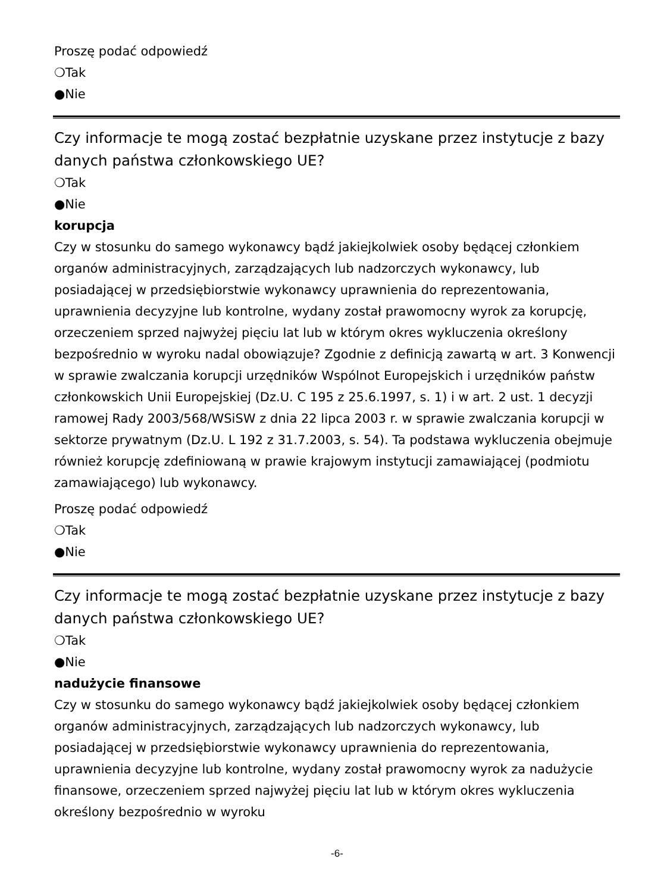Proszę podać odpowiedź
❍Tak
●Nie
Czy informacje te mogą zostać bezpłatnie uzyskane przez instytucje z bazy danych państwa członkowskiego UE?
❍Tak
●Nie
korupcja
Czy w stosunku do samego wykonawcy bądź jakiejkolwiek osoby będącej członkiem organów administracyjnych, zarządzających lub nadzorczych wykonawcy, lub posiadającej w przedsiębiorstwie wykonawcy uprawnienia do reprezentowania, uprawnienia decyzyjne lub kontrolne, wydany został prawomocny wyrok za korupcję, orzeczeniem sprzed najwyżej pięciu lat lub w którym okres wykluczenia określony bezpośrednio w wyroku nadal obowiązuje? Zgodnie z definicją zawartą w art. 3 Konwencji w sprawie zwalczania korupcji urzędników Wspólnot Europejskich i urzędników państw członkowskich Unii Europejskiej (Dz.U. C 195 z 25.6.1997, s. 1) i w art. 2 ust. 1 decyzji ramowej Rady 2003/568/WSiSW z dnia 22 lipca 2003 r. w sprawie zwalczania korupcji w sektorze prywatnym (Dz.U. L 192 z 31.7.2003, s. 54). Ta podstawa wykluczenia obejmuje również korupcję zdefiniowaną w prawie krajowym instytucji zamawiającej (podmiotu zamawiającego) lub wykonawcy.
Proszę podać odpowiedź
❍Tak
●Nie
Czy informacje te mogą zostać bezpłatnie uzyskane przez instytucje z bazy danych państwa członkowskiego UE?
❍Tak
●Nie
nadużycie finansowe
Czy w stosunku do samego wykonawcy bądź jakiejkolwiek osoby będącej członkiem organów administracyjnych, zarządzających lub nadzorczych wykonawcy, lub posiadającej w przedsiębiorstwie wykonawcy uprawnienia do reprezentowania, uprawnienia decyzyjne lub kontrolne, wydany został prawomocny wyrok za nadużycie finansowe, orzeczeniem sprzed najwyżej pięciu lat lub w którym okres wykluczenia określony bezpośrednio w wyroku
-6-